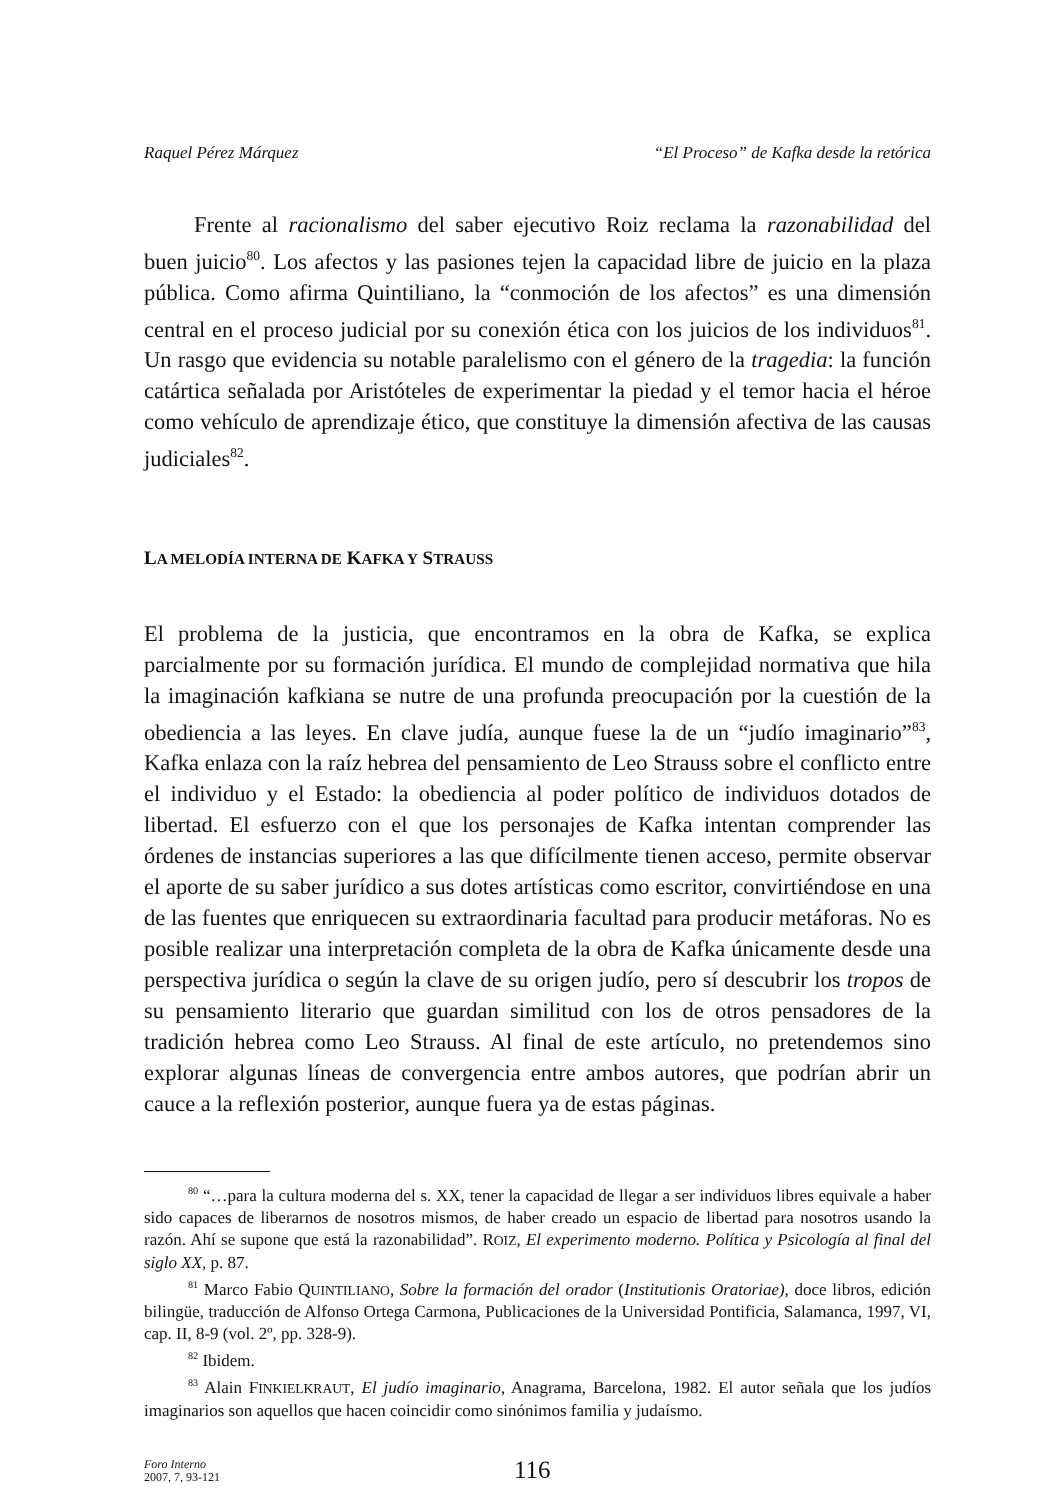Raquel Pérez Márquez “El Proceso” de Kafka desde la retórica
Frente al racionalismo del saber ejecutivo Roiz reclama la razonabilidad del buen juicio<sup>80</sup>. Los afectos y las pasiones tejen la capacidad libre de juicio en la plaza pública. Como afirma Quintiliano, la “conmoción de los afectos” es una dimensión central en el proceso judicial por su conexión ética con los juicios de los individuos<sup>81</sup>. Un rasgo que evidencia su notable paralelismo con el género de la tragedia: la función catártica señalada por Aristóteles de experimentar la piedad y el temor hacia el héroe como vehículo de aprendizaje ético, que constituye la dimensión afectiva de las causas judiciales<sup>82</sup>.
LA MELODÍA INTERNA DE KAFKA Y STRAUSS
El problema de la justicia, que encontramos en la obra de Kafka, se explica parcialmente por su formación jurídica. El mundo de complejidad normativa que hila la imaginación kafkiana se nutre de una profunda preocupación por la cuestión de la obediencia a las leyes. En clave judía, aunque fuese la de un “judío imaginario”<sup>83</sup>, Kafka enlaza con la raíz hebrea del pensamiento de Leo Strauss sobre el conflicto entre el individuo y el Estado: la obediencia al poder político de individuos dotados de libertad. El esfuerzo con el que los personajes de Kafka intentan comprender las órdenes de instancias superiores a las que difícilmente tienen acceso, permite observar el aporte de su saber jurídico a sus dotes artísticas como escritor, convirtiéndose en una de las fuentes que enriquecen su extraordinaria facultad para producir metáforas. No es posible realizar una interpretación completa de la obra de Kafka únicamente desde una perspectiva jurídica o según la clave de su origen judío, pero sí descubrir los tropos de su pensamiento literario que guardan similitud con los de otros pensadores de la tradición hebrea como Leo Strauss. Al final de este artículo, no pretendemos sino explorar algunas líneas de convergencia entre ambos autores, que podrían abrir un cauce a la reflexión posterior, aunque fuera ya de estas páginas.
<sup>80</sup> “…para la cultura moderna del s. XX, tener la capacidad de llegar a ser individuos libres equivale a haber sido capaces de liberarnos de nosotros mismos, de haber creado un espacio de libertad para nosotros usando la razón. Ahí se supone que está la razonabilidad”. ROIZ, El experimento moderno. Política y Psicología al final del siglo XX, p. 87.
<sup>81</sup> Marco Fabio QUINTILIANO, Sobre la formación del orador (Institutionis Oratoriae), doce libros, edición bilingüe, traducción de Alfonso Ortega Carmona, Publicaciones de la Universidad Pontificia, Salamanca, 1997, VI, cap. II, 8-9 (vol. 2º, pp. 328-9).
<sup>82</sup> Ibidem.
<sup>83</sup> Alain FINKIELKRAUT, El judío imaginario, Anagrama, Barcelona, 1982. El autor señala que los judíos imaginarios son aquellos que hacen coincidir como sinónimos familia y judaísmo.
Foro Interno
2007, 7, 93-121
116